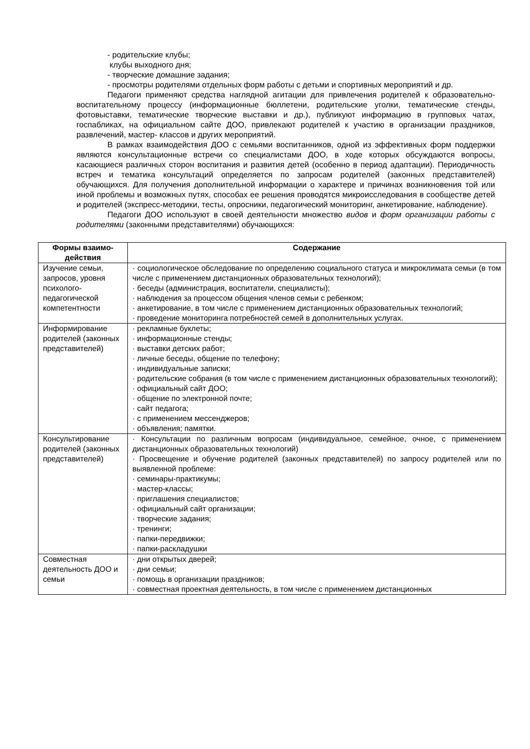- родительские клубы;
клубы выходного дня;
- творческие домашние задания;
- просмотры родителями отдельных форм работы с детьми и спортивных мероприятий и др.
Педагоги применяют средства наглядной агитации для привлечения родителей к образовательно-воспитательному процессу (информационные бюллетени, родительские уголки, тематические стенды, фотовыставки, тематические творческие выставки и др.), публикуют информацию в групповых чатах, госпабликах, на официальном сайте ДОО, привлекают родителей к участию в организации праздников, развлечений, мастер- классов и других мероприятий.
В рамках взаимодействия ДОО с семьями воспитанников, одной из эффективных форм поддержки являются консультационные встречи со специалистами ДОО, в ходе которых обсуждаются вопросы, касающиеся различных сторон воспитания и развития детей (особенно в период адаптации). Периодичность встреч и тематика консультаций определяется по запросам родителей (законных представителей) обучающихся. Для получения дополнительной информации о характере и причинах возникновения той или иной проблемы и возможных путях, способах ее решения проводятся микроисследования в сообществе детей и родителей (экспресс-методики, тесты, опросники, педагогический мониторинг, анкетирование, наблюдение).
Педагоги ДОО используют в своей деятельности множество видов и форм организации работы с родителями (законными представителями) обучающихся:
| Формы взаимо-действия | Содержание |
| --- | --- |
| Изучение семьи, запросов, уровня психолого-педагогической компетентности | · социологическое обследование по определению социального статуса и микроклимата семьи (в том числе с применением дистанционных образовательных технологий); · беседы (администрация, воспитатели, специалисты); · наблюдения за процессом общения членов семьи с ребенком; · анкетирование, в том числе с применением дистанционных образовательных технологий; · проведение мониторинга потребностей семей в дополнительных услугах. |
| Информирование родителей (законных представителей) | · рекламные буклеты; · информационные стенды; · выставки детских работ; · личные беседы, общение по телефону; · индивидуальные записки; · родительские собрания (в том числе с применением дистанционных образовательных технологий); · официальный сайт ДОО; · общение по электронной почте; · сайт педагога; · с применением мессенджеров; · объявления; памятки. |
| Консультирование родителей (законных представителей) | · Консультации по различным вопросам (индивидуальное, семейное, очное, с применением дистанционных образовательных технологий) · Просвещение и обучение родителей (законных представителей) по запросу родителей или по выявленной проблеме: · семинары-практикумы; · мастер-классы; · приглашения специалистов; · официальный сайт организации; · творческие задания; · тренинги; · папки-передвижки; · папки-раскладушки |
| Совместная деятельность ДОО и семьи | · дни открытых дверей; · дни семьи; · помощь в организации праздников; · совместная проектная деятельность, в том числе с применением дистанционных |